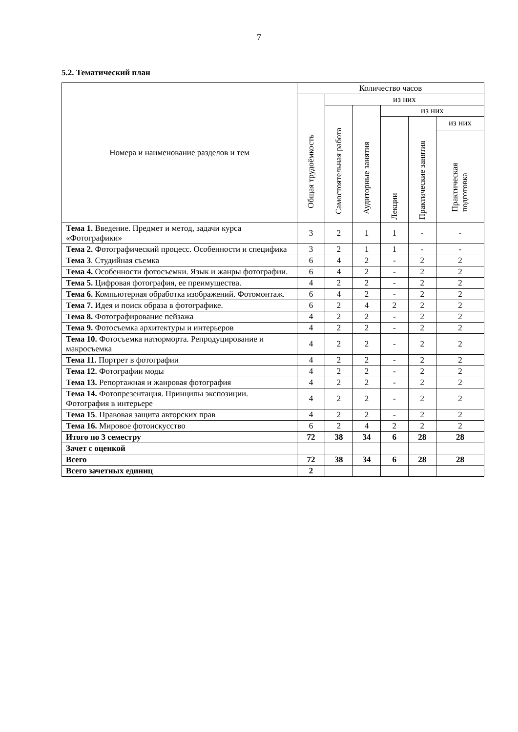7
5.2. Тематический план
| Номера и наименование разделов и тем | Количество часов | | | | | |
| --- | --- | --- | --- | --- | --- | --- |
| | Общая трудоёмкость | из них | | | | |
| | | Самостоятельная работа | Аудиторные занятия | из них | | |
| | | | | Лекции | Практические занятия | из них |
| | | | | | | Практическая подготовка |
| Тема 1. Введение. Предмет и метод, задачи курса «Фотографики» | 3 | 2 | 1 | 1 | - | - |
| Тема 2. Фотографический процесс. Особенности и специфика | 3 | 2 | 1 | 1 | - | - |
| Тема 3 . Студийная съемка | 6 | 4 | 2 | - | 2 | 2 |
| Тема 4. Особенности фотосъемки. Язык и жанры фотографии. | 6 | 4 | 2 | - | 2 | 2 |
| Тема 5. Цифровая фотография, ее преимущества. | 4 | 2 | 2 | - | 2 | 2 |
| Тема 6. Компьютерная обработка изображений. Фотомонтаж. | 6 | 4 | 2 | - | 2 | 2 |
| Тема 7. Идея и поиск образа в фотографике. | 6 | 2 | 4 | 2 | 2 | 2 |
| Тема 8. Фотографирование пейзажа | 4 | 2 | 2 | - | 2 | 2 |
| Тема 9. Фотосъемка архитектуры и интерьеров | 4 | 2 | 2 | - | 2 | 2 |
| Тема 10. Фотосъемка натюрморта. Репродуцирование и макросъемка | 4 | 2 | 2 | - | 2 | 2 |
| Тема 11. Портрет в фотографии | 4 | 2 | 2 | - | 2 | 2 |
| Тема 12. Фотографии моды | 4 | 2 | 2 | - | 2 | 2 |
| Тема 13. Репортажная и жанровая фотография | 4 | 2 | 2 | - | 2 | 2 |
| Тема 14. Фотопрезентация. Принципы экспозиции. Фотография в интерьере | 4 | 2 | 2 | - | 2 | 2 |
| Тема 15 . Правовая защита авторских прав | 4 | 2 | 2 | - | 2 | 2 |
| Тема 16. Мировое фотоискусство | 6 | 2 | 4 | 2 | 2 | 2 |
| Итого по 3 семестру | 72 | 38 | 34 | 6 | 28 | 28 |
| Зачет с оценкой | | | | | | |
| Всего | 72 | 38 | 34 | 6 | 28 | 28 |
| Всего зачетных единиц | 2 | | | | | |